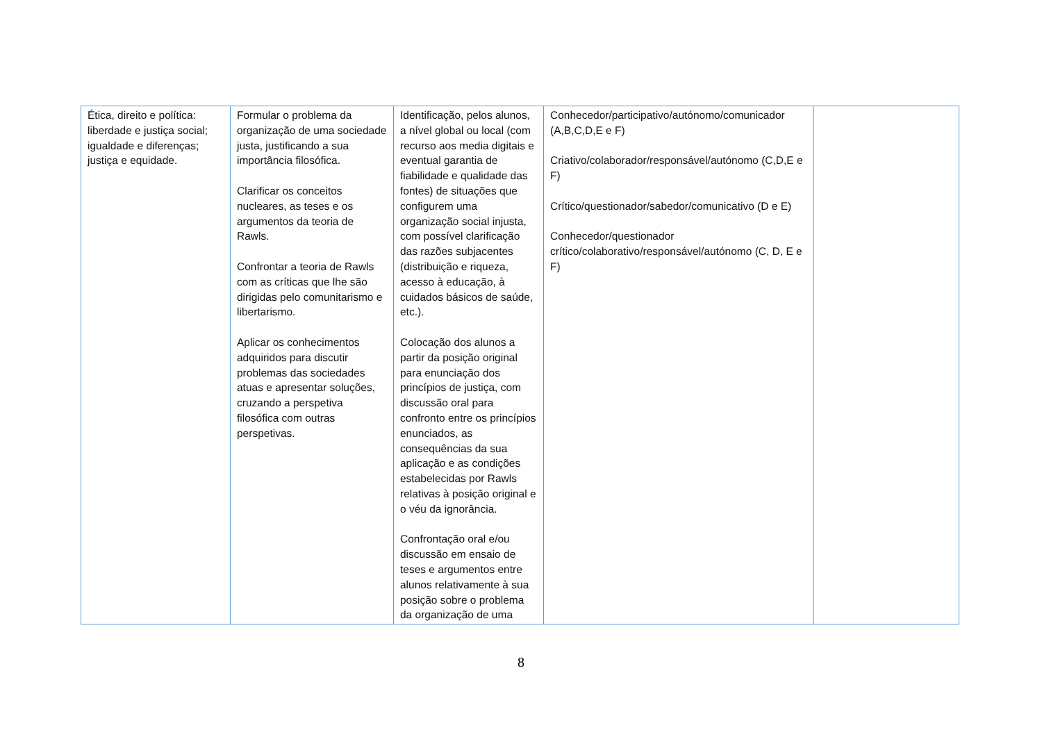| Ética, direito e política: liberdade e justiça social; igualdade e diferenças; justiça e equidade. | Formular o problema da organização de uma sociedade justa, justificando a sua importância filosófica. Clarificar os conceitos nucleares, as teses e os argumentos da teoria de Rawls. Confrontar a teoria de Rawls com as críticas que lhe são dirigidas pelo comunitarismo e libertarismo. Aplicar os conhecimentos adquiridos para discutir problemas das sociedades atuas e apresentar soluções, cruzando a perspetiva filosófica com outras perspetivas. | Identificação, pelos alunos, a nível global ou local (com recurso aos media digitais e eventual garantia de fiabilidade e qualidade das fontes) de situações que configurem uma organização social injusta, com possível clarificação das razões subjacentes (distribuição e riqueza, acesso à educação, à cuidados básicos de saúde, etc.). Colocação dos alunos a partir da posição original para enunciação dos princípios de justiça, com discussão oral para confronto entre os princípios enunciados, as consequências da sua aplicação e as condições estabelecidas por Rawls relativas à posição original e o véu da ignorância. Confrontação oral e/ou discussão em ensaio de teses e argumentos entre alunos relativamente à sua posição sobre o problema da organização de uma | Conhecedor/participativo/autónomo/comunicador (A,B,C,D,E e F) Criativo/colaborador/responsável/autónomo (C,D,E e F) Crítico/questionador/sabedor/comunicativo (D e E) Conhecedor/questionador crítico/colaborativo/responsável/autónomo (C, D, E e F) | |
8